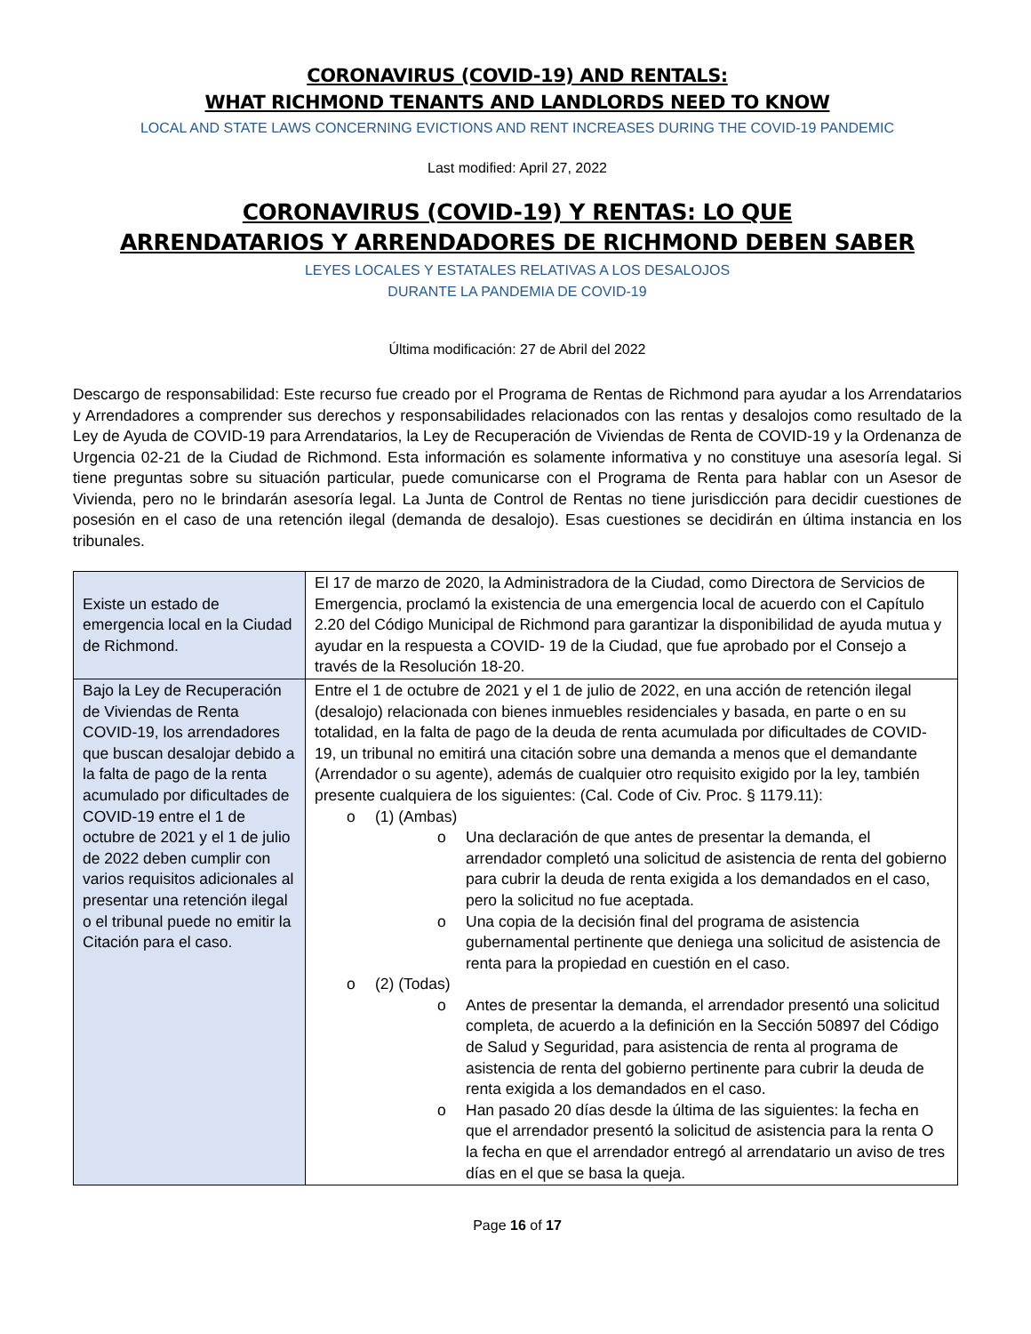CORONAVIRUS (COVID-19) AND RENTALS:
WHAT RICHMOND TENANTS AND LANDLORDS NEED TO KNOW
LOCAL AND STATE LAWS CONCERNING EVICTIONS AND RENT INCREASES DURING THE COVID-19 PANDEMIC
Last modified: April 27, 2022
CORONAVIRUS (COVID-19) Y RENTAS: LO QUE
ARRENDATARIOS Y ARRENDADORES DE RICHMOND DEBEN SABER
LEYES LOCALES Y ESTATALES RELATIVAS A LOS DESALOJOS
DURANTE LA PANDEMIA DE COVID-19
Última modificación: 27 de Abril del 2022
Descargo de responsabilidad: Este recurso fue creado por el Programa de Rentas de Richmond para ayudar a los Arrendatarios y Arrendadores a comprender sus derechos y responsabilidades relacionados con las rentas y desalojos como resultado de la Ley de Ayuda de COVID-19 para Arrendatarios, la Ley de Recuperación de Viviendas de Renta de COVID-19 y la Ordenanza de Urgencia 02-21 de la Ciudad de Richmond. Esta información es solamente informativa y no constituye una asesoría legal. Si tiene preguntas sobre su situación particular, puede comunicarse con el Programa de Renta para hablar con un Asesor de Vivienda, pero no le brindarán asesoría legal. La Junta de Control de Rentas no tiene jurisdicción para decidir cuestiones de posesión en el caso de una retención ilegal (demanda de desalojo). Esas cuestiones se decidirán en última instancia en los tribunales.
| Existe un estado de emergencia local en la Ciudad de Richmond. | El 17 de marzo de 2020, la Administradora de la Ciudad, como Directora de Servicios de Emergencia, proclamó la existencia de una emergencia local de acuerdo con el Capítulo 2.20 del Código Municipal de Richmond para garantizar la disponibilidad de ayuda mutua y ayudar en la respuesta a COVID- 19 de la Ciudad, que fue aprobado por el Consejo a través de la Resolución 18-20. |
| Bajo la Ley de Recuperación de Viviendas de Renta COVID-19, los arrendadores que buscan desalojar debido a la falta de pago de la renta acumulado por dificultades de COVID-19 entre el 1 de octubre de 2021 y el 1 de julio de 2022 deben cumplir con varios requisitos adicionales al presentar una retención ilegal o el tribunal puede no emitir la Citación para el caso. | Entre el 1 de octubre de 2021 y el 1 de julio de 2022, en una acción de retención ilegal (desalojo) relacionada con bienes inmuebles residenciales y basada, en parte o en su totalidad, en la falta de pago de la deuda de renta acumulada por dificultades de COVID-19, un tribunal no emitirá una citación sobre una demanda a menos que el demandante (Arrendador o su agente), además de cualquier otro requisito exigido por la ley, también presente cualquiera de los siguientes: (Cal. Code of Civ. Proc. § 1179.11): o (1) (Ambas) o Una declaración de que antes de presentar la demanda, el arrendador completó una solicitud de asistencia de renta del gobierno para cubrir la deuda de renta exigida a los demandados en el caso, pero la solicitud no fue aceptada. o Una copia de la decisión final del programa de asistencia gubernamental pertinente que deniega una solicitud de asistencia de renta para la propiedad en cuestión en el caso. o (2) (Todas) o Antes de presentar la demanda, el arrendador presentó una solicitud completa, de acuerdo a la definición en la Sección 50897 del Código de Salud y Seguridad, para asistencia de renta al programa de asistencia de renta del gobierno pertinente para cubrir la deuda de renta exigida a los demandados en el caso. o Han pasado 20 días desde la última de las siguientes: la fecha en que el arrendador presentó la solicitud de asistencia para la renta O la fecha en que el arrendador entregó al arrendatario un aviso de tres días en el que se basa la queja. |
Page 16 of 17